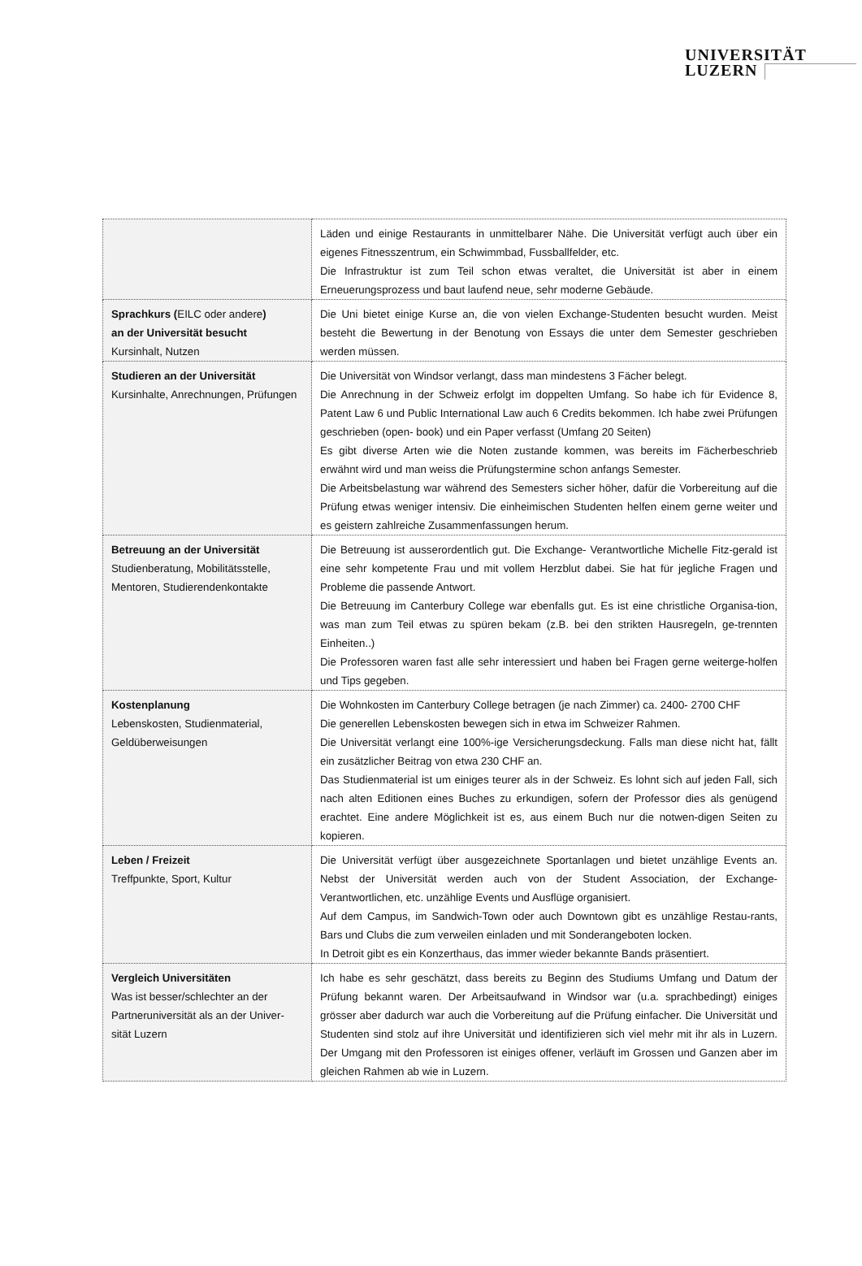UNIVERSITÄT
LUZERN
| | Läden und einige Restaurants in unmittelbarer Nähe. Die Universität verfügt auch über ein eigenes Fitnesszentrum, ein Schwimmbad, Fussballfelder, etc. Die Infrastruktur ist zum Teil schon etwas veraltet, die Universität ist aber in einem Erneuerungsprozess und baut laufend neue, sehr moderne Gebäude. |
| Sprachkurs ( EILC oder andere ) an der Universität besucht Kursinhalt, Nutzen | Die Uni bietet einige Kurse an, die von vielen Exchange-Studenten besucht wurden. Meist besteht die Bewertung in der Benotung von Essays die unter dem Semester geschrieben werden müssen. |
| Studieren an der Universität Kursinhalte, Anrechnungen, Prüfungen | Die Universität von Windsor verlangt, dass man mindestens 3 Fächer belegt. Die Anrechnung in der Schweiz erfolgt im doppelten Umfang. So habe ich für Evidence 8, Patent Law 6 und Public International Law auch 6 Credits bekommen. Ich habe zwei Prüfungen geschrieben (open- book) und ein Paper verfasst (Umfang 20 Seiten) Es gibt diverse Arten wie die Noten zustande kommen, was bereits im Fächerbeschrieb erwähnt wird und man weiss die Prüfungstermine schon anfangs Semester. Die Arbeitsbelastung war während des Semesters sicher höher, dafür die Vorbereitung auf die Prüfung etwas weniger intensiv. Die einheimischen Studenten helfen einem gerne weiter und es geistern zahlreiche Zusammenfassungen herum. |
| Betreuung an der Universität Studienberatung, Mobilitätsstelle, Mentoren, Studierendenkontakte | Die Betreuung ist ausserordentlich gut. Die Exchange- Verantwortliche Michelle Fitz-gerald ist eine sehr kompetente Frau und mit vollem Herzblut dabei. Sie hat für jegliche Fragen und Probleme die passende Antwort. Die Betreuung im Canterbury College war ebenfalls gut. Es ist eine christliche Organisa-tion, was man zum Teil etwas zu spüren bekam (z.B. bei den strikten Hausregeln, ge-trennten Einheiten..) Die Professoren waren fast alle sehr interessiert und haben bei Fragen gerne weiterge-holfen und Tips gegeben. |
| Kostenplanung Lebenskosten, Studienmaterial, Geldüberweisungen | Die Wohnkosten im Canterbury College betragen (je nach Zimmer) ca. 2400- 2700 CHF Die generellen Lebenskosten bewegen sich in etwa im Schweizer Rahmen. Die Universität verlangt eine 100%-ige Versicherungsdeckung. Falls man diese nicht hat, fällt ein zusätzlicher Beitrag von etwa 230 CHF an. Das Studienmaterial ist um einiges teurer als in der Schweiz. Es lohnt sich auf jeden Fall, sich nach alten Editionen eines Buches zu erkundigen, sofern der Professor dies als genügend erachtet. Eine andere Möglichkeit ist es, aus einem Buch nur die notwen-digen Seiten zu kopieren. |
| Leben / Freizeit Treffpunkte, Sport, Kultur | Die Universität verfügt über ausgezeichnete Sportanlagen und bietet unzählige Events an. Nebst der Universität werden auch von der Student Association, der Exchange-Verantwortlichen, etc. unzählige Events und Ausflüge organisiert. Auf dem Campus, im Sandwich-Town oder auch Downtown gibt es unzählige Restau-rants, Bars und Clubs die zum verweilen einladen und mit Sonderangeboten locken. In Detroit gibt es ein Konzerthaus, das immer wieder bekannte Bands präsentiert. |
| Vergleich Universitäten Was ist besser/schlechter an der Partneruniversität als an der Univer-sität Luzern | Ich habe es sehr geschätzt, dass bereits zu Beginn des Studiums Umfang und Datum der Prüfung bekannt waren. Der Arbeitsaufwand in Windsor war (u.a. sprachbedingt) einiges grösser aber dadurch war auch die Vorbereitung auf die Prüfung einfacher. Die Universität und Studenten sind stolz auf ihre Universität und identifizieren sich viel mehr mit ihr als in Luzern. Der Umgang mit den Professoren ist einiges offener, verläuft im Grossen und Ganzen aber im gleichen Rahmen ab wie in Luzern. |